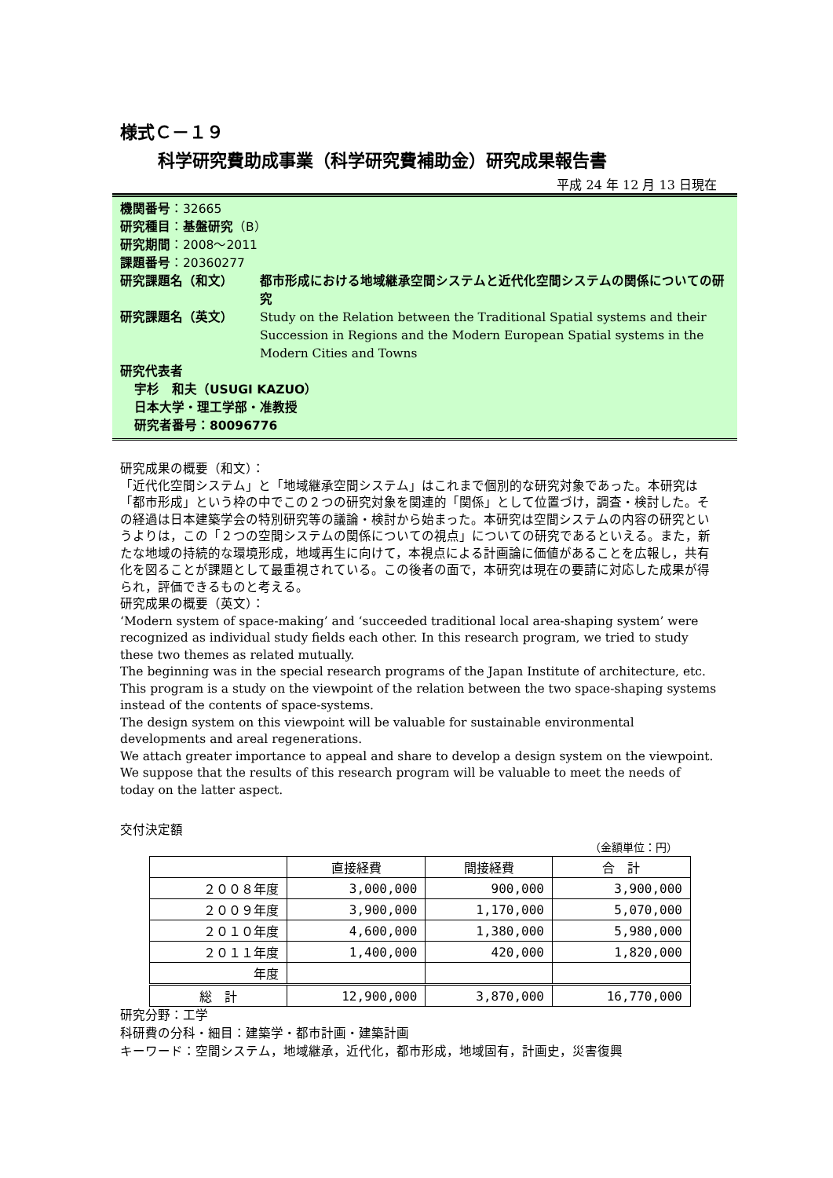様式Ｃ－１９
科学研究費助成事業（科学研究費補助金）研究成果報告書
平成 24 年 12 月 13 日現在
機関番号：32665
研究種目：基盤研究（B）
研究期間：2008～2011
課題番号：20360277
研究課題名（和文） 都市形成における地域継承空間システムと近代化空間システムの関係についての研究
研究課題名（英文） Study on the Relation between the Traditional Spatial systems and their Succession in Regions and the Modern European Spatial systems in the Modern Cities and Towns
研究代表者
宇杉　和夫（USUGI KAZUO）
日本大学・理工学部・准教授
研究者番号：80096776
研究成果の概要（和文）：
「近代化空間システム」と「地域継承空間システム」はこれまで個別的な研究対象であった。本研究は「都市形成」という枠の中でこの２つの研究対象を関連的「関係」として位置づけ，調査・検討した。その経過は日本建築学会の特別研究等の議論・検討から始まった。本研究は空間システムの内容の研究というよりは，この「２つの空間システムの関係についての視点」についての研究であるといえる。また，新たな地域の持続的な環境形成，地域再生に向けて，本視点による計画論に価値があることを広報し，共有化を図ることが課題として最重視されている。この後者の面で，本研究は現在の要請に対応した成果が得られ，評価できるものと考える。
研究成果の概要（英文）：
‘Modern system of space-making’ and ‘succeeded traditional local area-shaping system’ were recognized as individual study fields each other. In this research program, we tried to study these two themes as related mutually.
The beginning was in the special research programs of the Japan Institute of architecture, etc.
This program is a study on the viewpoint of the relation between the two space-shaping systems instead of the contents of space-systems.
The design system on this viewpoint will be valuable for sustainable environmental developments and areal regenerations.
We attach greater importance to appeal and share to develop a design system on the viewpoint. We suppose that the results of this research program will be valuable to meet the needs of today on the latter aspect.
交付決定額
（金額単位：円）
| | 直接経費 | 間接経費 | 合 計 |
| --- | --- | --- | --- |
| ２００８年度 | 3,000,000 | 900,000 | 3,900,000 |
| ２００９年度 | 3,900,000 | 1,170,000 | 5,070,000 |
| ２０１０年度 | 4,600,000 | 1,380,000 | 5,980,000 |
| ２０１１年度 | 1,400,000 | 420,000 | 1,820,000 |
| 年度 | | | |
| 総 計 | 12,900,000 | 3,870,000 | 16,770,000 |
研究分野：工学
科研費の分科・細目：建築学・都市計画・建築計画
キーワード：空間システム，地域継承，近代化，都市形成，地域固有，計画史，災害復興